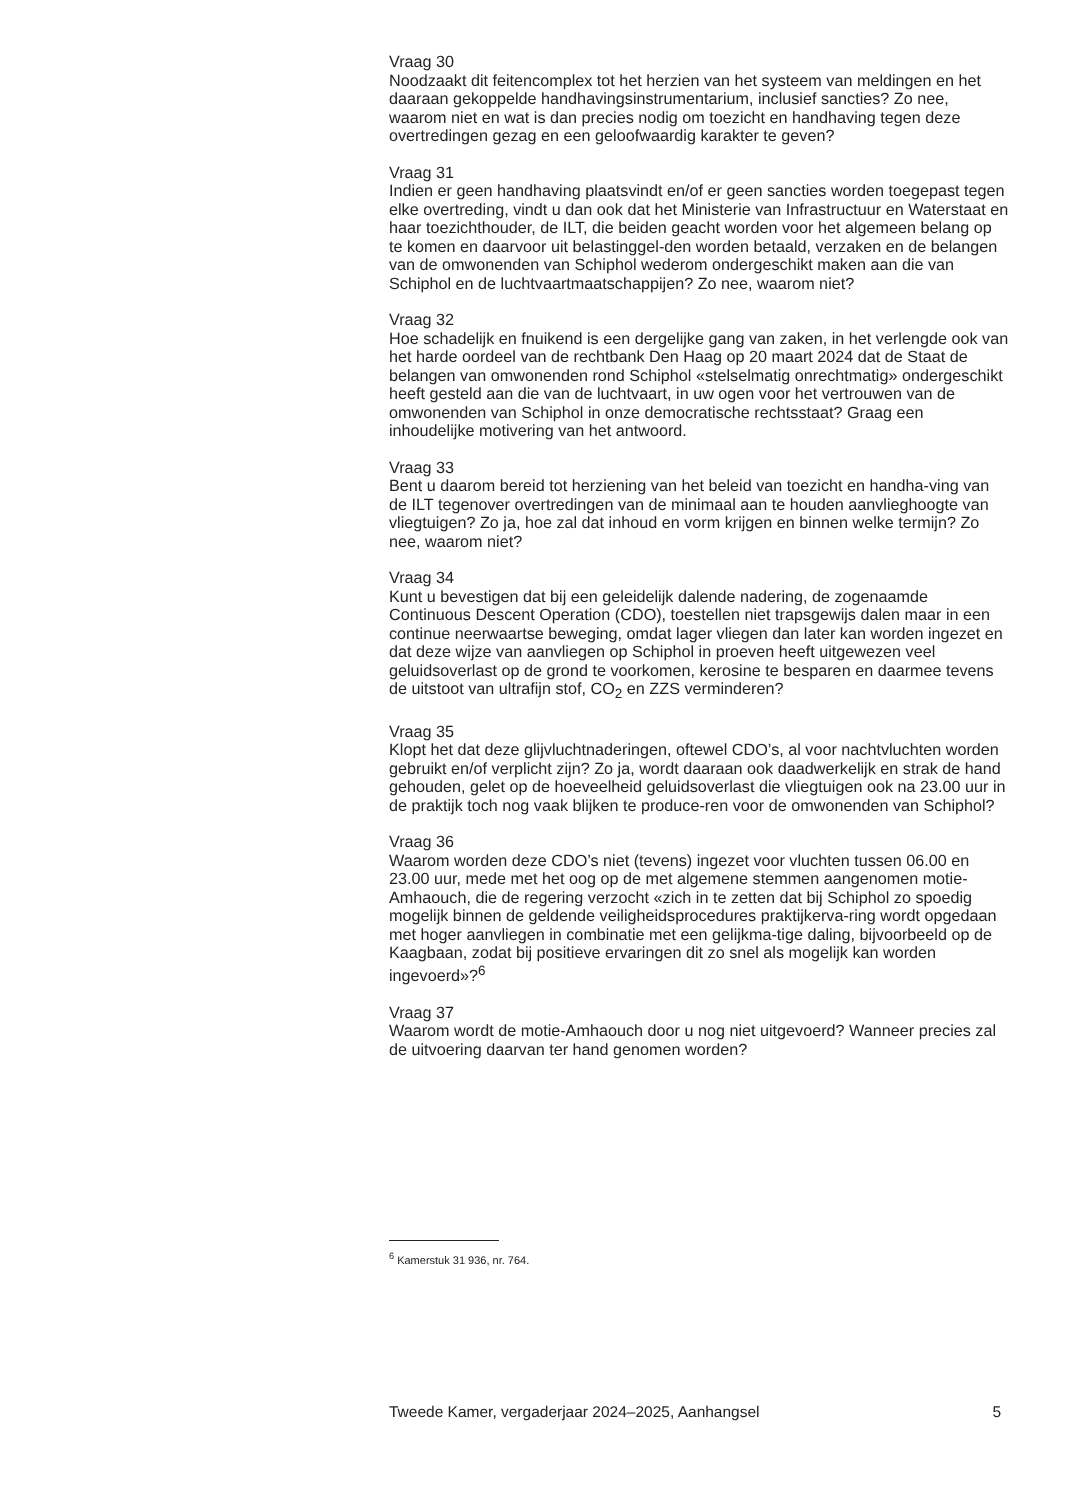Vraag 30
Noodzaakt dit feitencomplex tot het herzien van het systeem van meldingen en het daaraan gekoppelde handhavingsinstrumentarium, inclusief sancties? Zo nee, waarom niet en wat is dan precies nodig om toezicht en handhaving tegen deze overtredingen gezag en een geloofwaardig karakter te geven?
Vraag 31
Indien er geen handhaving plaatsvindt en/of er geen sancties worden toegepast tegen elke overtreding, vindt u dan ook dat het Ministerie van Infrastructuur en Waterstaat en haar toezichthouder, de ILT, die beiden geacht worden voor het algemeen belang op te komen en daarvoor uit belastinggel-den worden betaald, verzaken en de belangen van de omwonenden van Schiphol wederom ondergeschikt maken aan die van Schiphol en de luchtvaartmaatschappijen? Zo nee, waarom niet?
Vraag 32
Hoe schadelijk en fnuikend is een dergelijke gang van zaken, in het verlengde ook van het harde oordeel van de rechtbank Den Haag op 20 maart 2024 dat de Staat de belangen van omwonenden rond Schiphol «stelselmatig onrechtmatig» ondergeschikt heeft gesteld aan die van de luchtvaart, in uw ogen voor het vertrouwen van de omwonenden van Schiphol in onze democratische rechtsstaat? Graag een inhoudelijke motivering van het antwoord.
Vraag 33
Bent u daarom bereid tot herziening van het beleid van toezicht en handha-ving van de ILT tegenover overtredingen van de minimaal aan te houden aanvlieghoogte van vliegtuigen? Zo ja, hoe zal dat inhoud en vorm krijgen en binnen welke termijn? Zo nee, waarom niet?
Vraag 34
Kunt u bevestigen dat bij een geleidelijk dalende nadering, de zogenaamde Continuous Descent Operation (CDO), toestellen niet trapsgewijs dalen maar in een continue neerwaartse beweging, omdat lager vliegen dan later kan worden ingezet en dat deze wijze van aanvliegen op Schiphol in proeven heeft uitgewezen veel geluidsoverlast op de grond te voorkomen, kerosine te besparen en daarmee tevens de uitstoot van ultrafijn stof, CO<sub>2</sub> en ZZS verminderen?
Vraag 35
Klopt het dat deze glijvluchtnaderingen, oftewel CDO’s, al voor nachtvluchten worden gebruikt en/of verplicht zijn? Zo ja, wordt daaraan ook daadwerkelijk en strak de hand gehouden, gelet op de hoeveelheid geluidsoverlast die vliegtuigen ook na 23.00 uur in de praktijk toch nog vaak blijken te produce-ren voor de omwonenden van Schiphol?
Vraag 36
Waarom worden deze CDO’s niet (tevens) ingezet voor vluchten tussen 06.00 en 23.00 uur, mede met het oog op de met algemene stemmen aangenomen motie-Amhaouch, die de regering verzocht «zich in te zetten dat bij Schiphol zo spoedig mogelijk binnen de geldende veiligheidsprocedures praktijkerva-ring wordt opgedaan met hoger aanvliegen in combinatie met een gelijkma-tige daling, bijvoorbeeld op de Kaagbaan, zodat bij positieve ervaringen dit zo snel als mogelijk kan worden ingevoerd»?<sup>6</sup>
Vraag 37
Waarom wordt de motie-Amhaouch door u nog niet uitgevoerd? Wanneer precies zal de uitvoering daarvan ter hand genomen worden?
<sup>6</sup> Kamerstuk 31 936, nr. 764.
Tweede Kamer, vergaderjaar 2024–2025, Aanhangsel 5